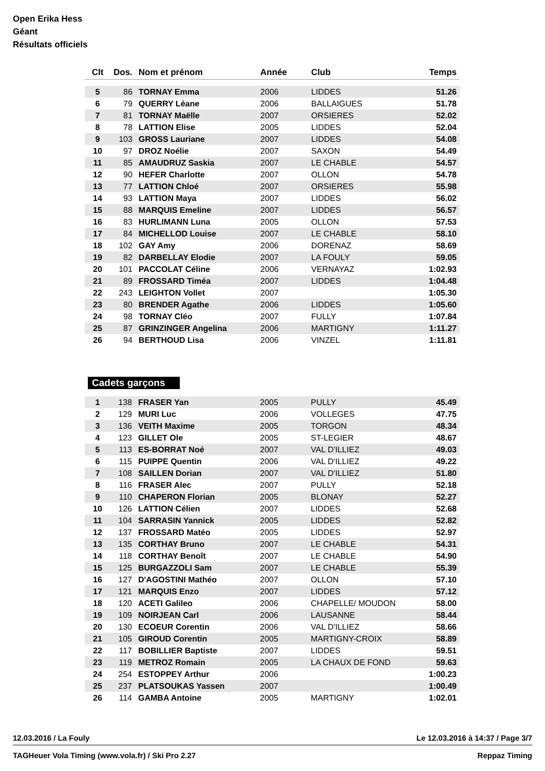Open Erika Hess
Géant
Résultats officiels
| Clt | Dos. | Nom et prénom | Année | Club | Temps |
| --- | --- | --- | --- | --- | --- |
| 5 | 86 | TORNAY Emma | 2006 | LIDDES | 51.26 |
| 6 | 79 | QUERRY Léane | 2006 | BALLAIGUES | 51.78 |
| 7 | 81 | TORNAY Maëlle | 2007 | ORSIERES | 52.02 |
| 8 | 78 | LATTION Elise | 2005 | LIDDES | 52.04 |
| 9 | 103 | GROSS Lauriane | 2007 | LIDDES | 54.08 |
| 10 | 97 | DROZ Noélie | 2007 | SAXON | 54.49 |
| 11 | 85 | AMAUDRUZ Saskia | 2007 | LE CHABLE | 54.57 |
| 12 | 90 | HEFER Charlotte | 2007 | OLLON | 54.78 |
| 13 | 77 | LATTION Chloé | 2007 | ORSIERES | 55.98 |
| 14 | 93 | LATTION Maya | 2007 | LIDDES | 56.02 |
| 15 | 88 | MARQUIS Emeline | 2007 | LIDDES | 56.57 |
| 16 | 83 | HURLIMANN Luna | 2005 | OLLON | 57.53 |
| 17 | 84 | MICHELLOD Louise | 2007 | LE CHABLE | 58.10 |
| 18 | 102 | GAY Amy | 2006 | DORENAZ | 58.69 |
| 19 | 82 | DARBELLAY Elodie | 2007 | LA FOULY | 59.05 |
| 20 | 101 | PACCOLAT Céline | 2006 | VERNAYAZ | 1:02.93 |
| 21 | 89 | FROSSARD Timéa | 2007 | LIDDES | 1:04.48 |
| 22 | 243 | LEIGHTON Vollet | 2007 | | 1:05.30 |
| 23 | 80 | BRENDER Agathe | 2006 | LIDDES | 1:05.60 |
| 24 | 98 | TORNAY Cléo | 2007 | FULLY | 1:07.84 |
| 25 | 87 | GRINZINGER Angelina | 2006 | MARTIGNY | 1:11.27 |
| 26 | 94 | BERTHOUD Lisa | 2006 | VINZEL | 1:11.81 |
Cadets garçons
| 1 | 138 | FRASER Yan | 2005 | PULLY | 45.49 |
| 2 | 129 | MURI Luc | 2006 | VOLLEGES | 47.75 |
| 3 | 136 | VEITH Maxime | 2005 | TORGON | 48.34 |
| 4 | 123 | GILLET Ole | 2005 | ST-LEGIER | 48.67 |
| 5 | 113 | ES-BORRAT Noé | 2007 | VAL D'ILLIEZ | 49.03 |
| 6 | 115 | PUIPPE Quentin | 2006 | VAL D'ILLIEZ | 49.22 |
| 7 | 108 | SAILLEN Dorian | 2007 | VAL D'ILLIEZ | 51.80 |
| 8 | 116 | FRASER Alec | 2007 | PULLY | 52.18 |
| 9 | 110 | CHAPERON Florian | 2005 | BLONAY | 52.27 |
| 10 | 126 | LATTION Célien | 2007 | LIDDES | 52.68 |
| 11 | 104 | SARRASIN Yannick | 2005 | LIDDES | 52.82 |
| 12 | 137 | FROSSARD Matéo | 2005 | LIDDES | 52.97 |
| 13 | 135 | CORTHAY Bruno | 2007 | LE CHABLE | 54.31 |
| 14 | 118 | CORTHAY Benoît | 2007 | LE CHABLE | 54.90 |
| 15 | 125 | BURGAZZOLI Sam | 2007 | LE CHABLE | 55.39 |
| 16 | 127 | D'AGOSTINI Mathéo | 2007 | OLLON | 57.10 |
| 17 | 121 | MARQUIS Enzo | 2007 | LIDDES | 57.12 |
| 18 | 120 | ACETI Galileo | 2006 | CHAPELLE/ MOUDON | 58.00 |
| 19 | 109 | NOIRJEAN Carl | 2006 | LAUSANNE | 58.44 |
| 20 | 130 | ECOEUR Corentin | 2006 | VAL D'ILLIEZ | 58.66 |
| 21 | 105 | GIROUD Corentin | 2005 | MARTIGNY-CROIX | 58.89 |
| 22 | 117 | BOBILLIER Baptiste | 2007 | LIDDES | 59.51 |
| 23 | 119 | METROZ Romain | 2005 | LA CHAUX DE FOND | 59.63 |
| 24 | 254 | ESTOPPEY Arthur | 2006 | | 1:00.23 |
| 25 | 237 | PLATSOUKAS Yassen | 2007 | | 1:00.49 |
| 26 | 114 | GAMBA Antoine | 2005 | MARTIGNY | 1:02.01 |
12.03.2016 / La Fouly Le 12.03.2016 à 14:37 / Page 3/7
TAGHeuer Vola Timing (www.vola.fr) / Ski Pro 2.27 Reppaz Timing